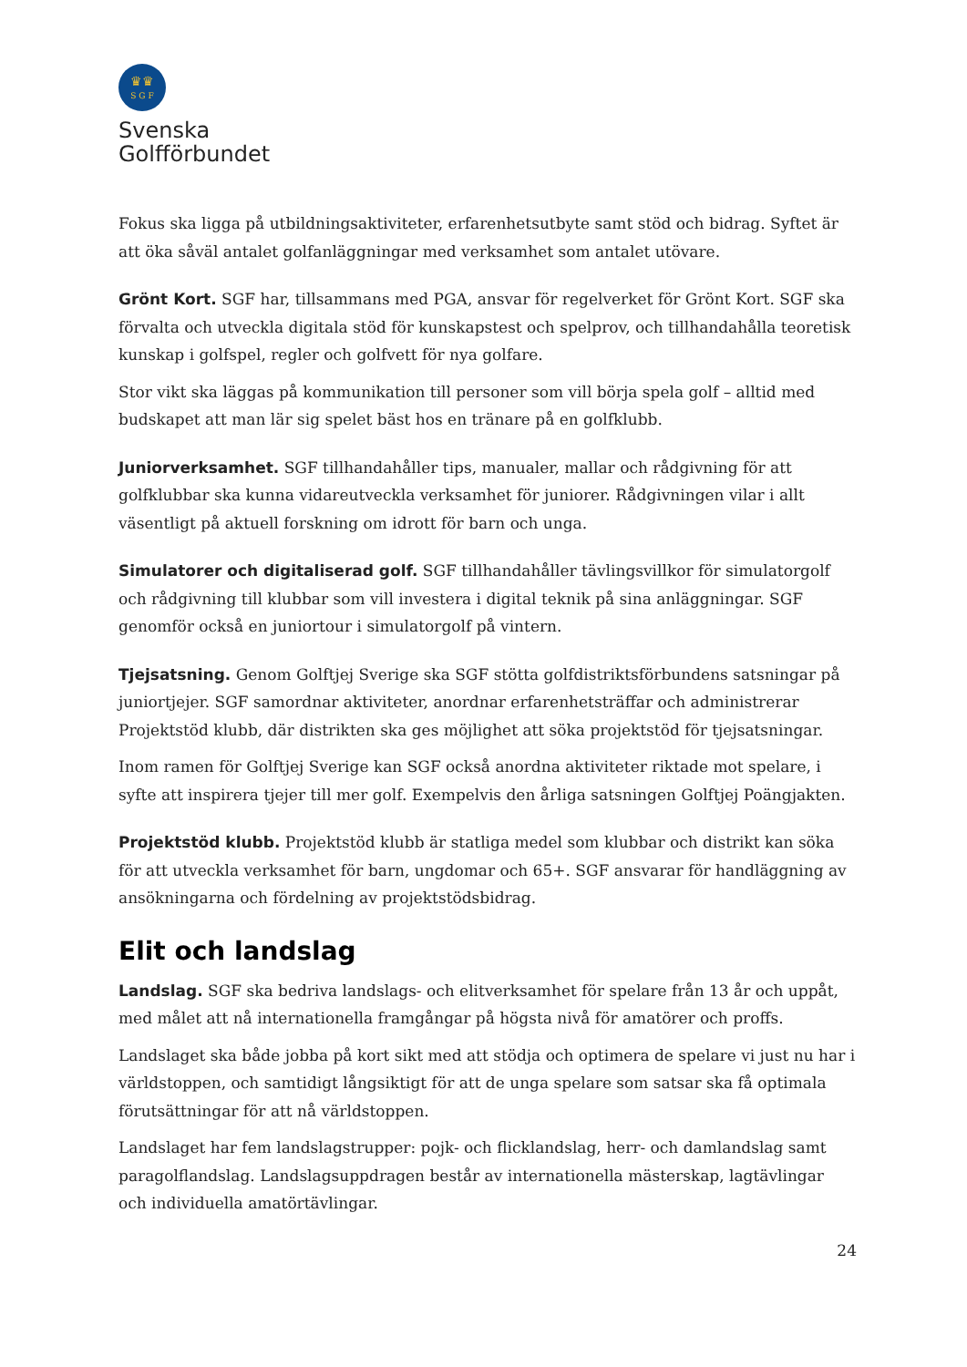♛♛
S G F
Svenska
Golfförbundet
Fokus ska ligga på utbildningsaktiviteter, erfarenhetsutbyte samt stöd och bidrag. Syftet är att öka såväl antalet golfanläggningar med verksamhet som antalet utövare.
Grönt Kort. SGF har, tillsammans med PGA, ansvar för regelverket för Grönt Kort. SGF ska förvalta och utveckla digitala stöd för kunskapstest och spelprov, och tillhandahålla teoretisk kunskap i golfspel, regler och golfvett för nya golfare.
Stor vikt ska läggas på kommunikation till personer som vill börja spela golf – alltid med budskapet att man lär sig spelet bäst hos en tränare på en golfklubb.
Juniorverksamhet. SGF tillhandahåller tips, manualer, mallar och rådgivning för att golfklubbar ska kunna vidareutveckla verksamhet för juniorer. Rådgivningen vilar i allt väsentligt på aktuell forskning om idrott för barn och unga.
Simulatorer och digitaliserad golf. SGF tillhandahåller tävlingsvillkor för simulatorgolf och rådgivning till klubbar som vill investera i digital teknik på sina anläggningar. SGF genomför också en juniortour i simulatorgolf på vintern.
Tjejsatsning. Genom Golftjej Sverige ska SGF stötta golfdistriktsförbundens satsningar på juniortjejer. SGF samordnar aktiviteter, anordnar erfarenhetsträffar och administrerar Projektstöd klubb, där distrikten ska ges möjlighet att söka projektstöd för tjejsatsningar.
Inom ramen för Golftjej Sverige kan SGF också anordna aktiviteter riktade mot spelare, i syfte att inspirera tjejer till mer golf. Exempelvis den årliga satsningen Golftjej Poängjakten.
Projektstöd klubb. Projektstöd klubb är statliga medel som klubbar och distrikt kan söka för att utveckla verksamhet för barn, ungdomar och 65+. SGF ansvarar för handläggning av ansökningarna och fördelning av projektstödsbidrag.
Elit och landslag
Landslag. SGF ska bedriva landslags- och elitverksamhet för spelare från 13 år och uppåt, med målet att nå internationella framgångar på högsta nivå för amatörer och proffs.
Landslaget ska både jobba på kort sikt med att stödja och optimera de spelare vi just nu har i världstoppen, och samtidigt långsiktigt för att de unga spelare som satsar ska få optimala förutsättningar för att nå världstoppen.
Landslaget har fem landslagstrupper: pojk- och flicklandslag, herr- och damlandslag samt paragolflandslag. Landslagsuppdragen består av internationella mästerskap, lagtävlingar och individuella amatörtävlingar.
24